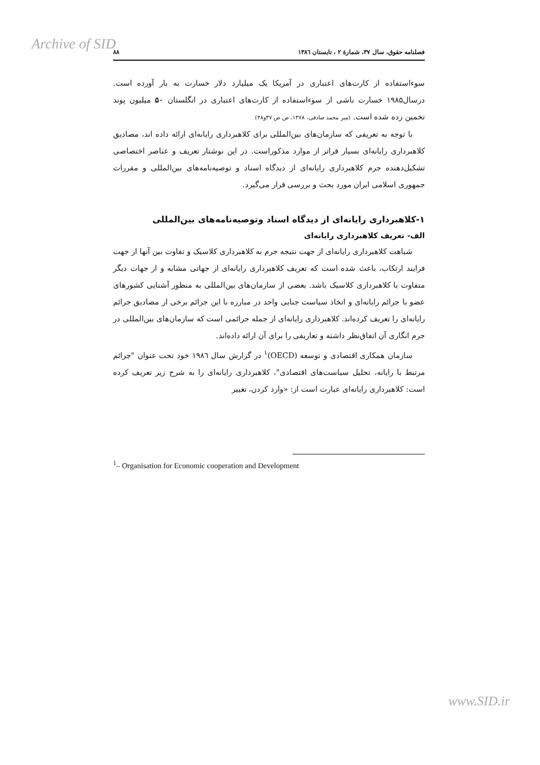Archive of SID
فصلنامه حقوق، سال ۳۷، شمارهٔ ۲ ، تابستان ۱۳۸٦ ۸۸
سوءاستفاده از کارت‌های اعتباری در آمریکا یک میلیارد دلار خسارت به بار آورده است. درسال۱۹۸۵ خسارت ناشی از سوءاستفاده از کارت‌های اعتباری در انگلستان ۵۰ میلیون پوند تخمین زده شده است. (میر محمد صادقی، ۱۳۷۸، ص ص ۳۷و۳۸)
با توجه به تعریفی که سازمان‌های بین‌المللی برای کلاهبرداری رایانه‌ای ارائه داده اند، مصادیق کلاهبرداری رایانه‌ای بسیار فراتر از موارد مذکوراست. در این نوشتار تعریف و عناصر اختصاصی تشکیل‌دهنده جرم کلاهبرداری رایانه‌ای از دیدگاه اسناد و توصیه‌نامه‌های بین‌المللی و مقررات جمهوری اسلامی ایران مورد بحث و بررسی قرار می‌گیرد.
۱-کلاهبرداری رایانه‌ای از دیدگاه اسناد وتوصیه‌نامه‌های بین‌المللی
الف- تعریف کلاهبرداری رایانه‌ای
شباهت کلاهبرداری رایانه‌ای از جهت نتیجه جرم به کلاهبرداری کلاسیک و تفاوت بین آنها از جهت فرایند ارتکاب، باعث شده است که تعریف کلاهبرداری رایانه‌ای از جهاتی مشابه و از جهات دیگر متفاوت با کلاهبرداری کلاسیک باشد. بعضی از سازمان‌های بین‌المللی به منظور آشنایی کشورهای عضو با جرائم رایانه‌ای و اتخاذ سیاست جنایی واحد در مبارزه با این جرائم برخی از مصادیق جرائم رایانه‌ای را تعریف کرده‌اند. کلاهبرداری رایانه‌ای از جمله جرائمی است که سازمان‌های بین‌المللی در جرم انگاری آن اتفاق‌نظر داشته و تعاریفی را برای آن ارائه داده‌اند.
سازمان همکاری اقتصادی و توسعه (OECD)<sup>۱</sup> در گزارش سال ۱۹۸٦ خود تحت عنوان "جرائم مرتبط با رایانه، تحلیل سیاست‌های اقتصادی"، کلاهبرداری رایانه‌ای را به شرح زیر تعریف کرده است: کلاهبرداری رایانه‌ای عبارت است از: «وارد کردن، تغییر
<sup>1</sup>– Organisation for Economic cooperation and Development
www.SID.ir